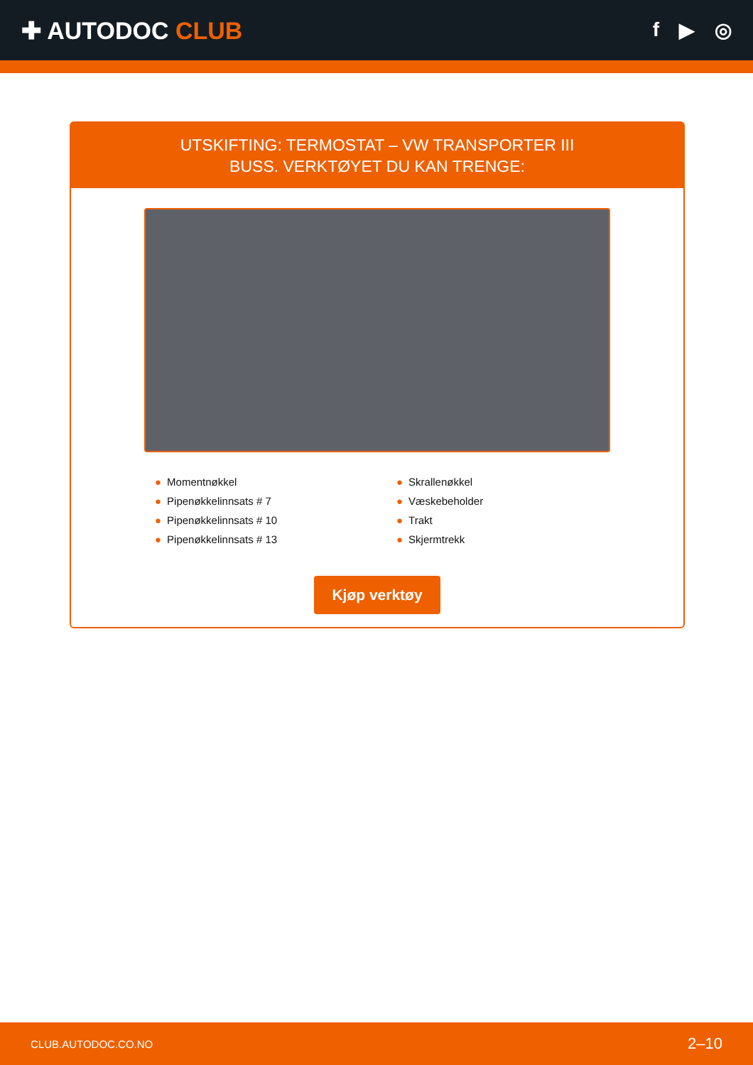✚ AUTODOC CLUB
f ▶ ◎
UTSKIFTING: TERMOSTAT – VW TRANSPORTER III
BUSS. VERKTØYET DU KAN TRENGE:
● Momentnøkkel
● Pipenøkkelinnsats # 7
● Pipenøkkelinnsats # 10
● Pipenøkkelinnsats # 13
● Skrallenøkkel
● Væskebeholder
● Trakt
● Skjermtrekk
Kjøp verktøy
CLUB.AUTODOC.CO.NO 2–10